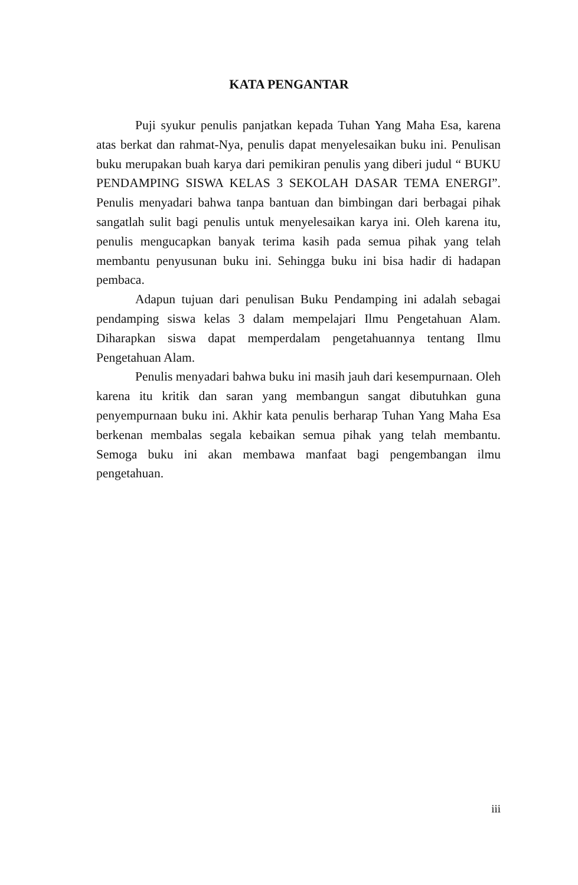KATA PENGANTAR
Puji syukur penulis panjatkan kepada Tuhan Yang Maha Esa, karena atas berkat dan rahmat-Nya, penulis dapat menyelesaikan buku ini. Penulisan buku merupakan buah karya dari pemikiran penulis yang diberi judul “ BUKU PENDAMPING SISWA KELAS 3 SEKOLAH DASAR TEMA ENERGI”. Penulis menyadari bahwa tanpa bantuan dan bimbingan dari berbagai pihak sangatlah sulit bagi penulis untuk menyelesaikan karya ini. Oleh karena itu, penulis mengucapkan banyak terima kasih pada semua pihak yang telah membantu penyusunan buku ini. Sehingga buku ini bisa hadir di hadapan pembaca.
Adapun tujuan dari penulisan Buku Pendamping ini adalah sebagai pendamping siswa kelas 3 dalam mempelajari Ilmu Pengetahuan Alam. Diharapkan siswa dapat memperdalam pengetahuannya tentang Ilmu Pengetahuan Alam.
Penulis menyadari bahwa buku ini masih jauh dari kesempurnaan. Oleh karena itu kritik dan saran yang membangun sangat dibutuhkan guna penyempurnaan buku ini. Akhir kata penulis berharap Tuhan Yang Maha Esa berkenan membalas segala kebaikan semua pihak yang telah membantu. Semoga buku ini akan membawa manfaat bagi pengembangan ilmu pengetahuan.
iii